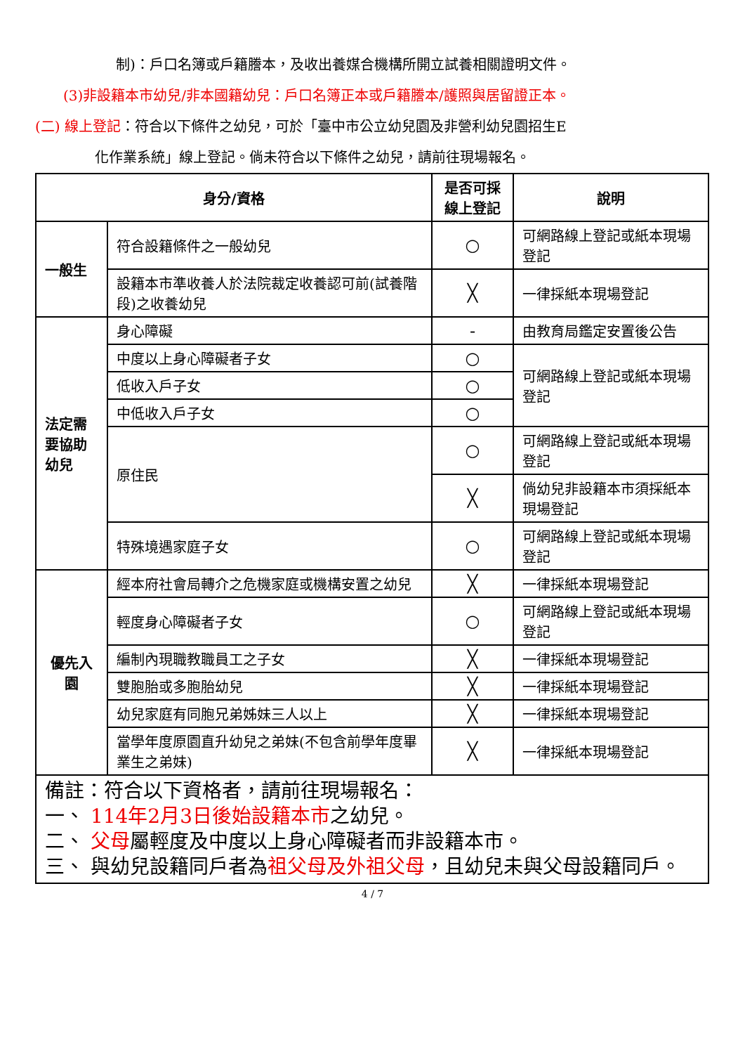制)：戶口名簿或戶籍謄本，及收出養媒合機構所開立試養相關證明文件。
(3)非設籍本市幼兒/非本國籍幼兒：戶口名簿正本或戶籍謄本/護照與居留證正本。
(二) 線上登記：符合以下條件之幼兒，可於「臺中市公立幼兒園及非營利幼兒園招生E
化作業系統」線上登記。倘未符合以下條件之幼兒，請前往現場報名。
| 身分/資格 | | 是否可採線上登記 | 說明 |
| --- | --- | --- | --- |
| 一般生 | 符合設籍條件之一般幼兒 | ○ | 可網路線上登記或紙本現場登記 |
| | 設籍本市準收養人於法院裁定收養認可前(試養階段)之收養幼兒 | ╳ | 一律採紙本現場登記 |
| 法定需要協助幼兒 | 身心障礙 | - | 由教育局鑑定安置後公告 |
| | 中度以上身心障礙者子女 | ○ | 可網路線上登記或紙本現場登記 |
| | 低收入戶子女 | ○ | |
| | 中低收入戶子女 | ○ | |
| | 原住民 | ○ | 可網路線上登記或紙本現場登記 |
| | | ╳ | 倘幼兒非設籍本市須採紙本現場登記 |
| | 特殊境遇家庭子女 | ○ | 可網路線上登記或紙本現場登記 |
| 優先入園 | 經本府社會局轉介之危機家庭或機構安置之幼兒 | ╳ | 一律採紙本現場登記 |
| | 輕度身心障礙者子女 | ○ | 可網路線上登記或紙本現場登記 |
| | 編制內現職教職員工之子女 | ╳ | 一律採紙本現場登記 |
| | 雙胞胎或多胞胎幼兒 | ╳ | 一律採紙本現場登記 |
| | 幼兒家庭有同胞兄弟姊妹三人以上 | ╳ | 一律採紙本現場登記 |
| | 當學年度原園直升幼兒之弟妹(不包含前學年度畢業生之弟妹) | ╳ | 一律採紙本現場登記 |
| 備註：符合以下資格者，請前往現場報名： 一、 114年2月3日後始設籍本市 之幼兒。 二、 父母 屬輕度及中度以上身心障礙者而非設籍本市。 三、 與幼兒設籍同戶者為 祖父母及外祖父母 ，且幼兒未與父母設籍同戶。 | | | |
4 / 7